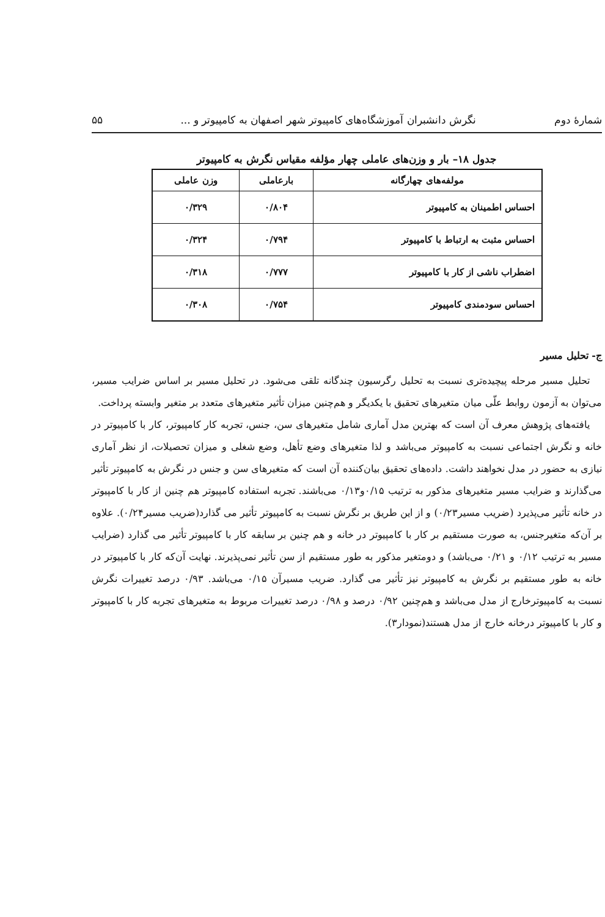شمارهٔ دوم نگرش دانشبران آموزشگاه‌های کامپیوتر شهر اصفهان به کامپیوتر و ... ۵۵
جدول ۱۸– بار و وزن‌های عاملی چهار مؤلفه مقیاس نگرش به کامپیوتر
| مولفه‌های چهارگانه | بارعاملی | وزن عاملی |
| --- | --- | --- |
| احساس اطمینان به کامپیوتر | ۰/۸۰۴ | ۰/۳۲۹ |
| احساس مثبت به ارتباط با کامپیوتر | ۰/۷۹۴ | ۰/۳۲۴ |
| اضطراب ناشی از کار با کامپیوتر | ۰/۷۷۷ | ۰/۳۱۸ |
| احساس سودمندی کامپیوتر | ۰/۷۵۴ | ۰/۳۰۸ |
ج- تحلیل مسیر
تحلیل مسیر مرحله پیچیده‌تری نسبت به تحلیل رگرسیون چندگانه تلقی می‌شود. در تحلیل مسیر بر اساس ضرایب مسیر، می‌توان به آزمون روابط علّی میان متغیرهای تحقیق با یکدیگر و هم‌چنین میزان تأثیر متغیرهای متعدد بر متغیر وابسته پرداخت.
یافته‌های پژوهش معرف آن است که بهترین مدل آماری شامل متغیرهای سن، جنس، تجربه کار کامپیوتر، کار با کامپیوتر در خانه و نگرش اجتماعی نسبت به کامپیوتر می‌باشد و لذا متغیرهای وضع تأهل، وضع شغلی و میزان تحصیلات، از نظر آماری نیازی به حضور در مدل نخواهند داشت. داده‌های تحقیق بیان‌کننده آن است که متغیرهای سن و جنس در نگرش به کامپیوتر تأثیر می‌گذارند و ضرایب مسیر متغیرهای مذکور به ترتیب ۰/۱۵و۰/۱۳ می‌باشند. تجربه استفاده کامپیوتر هم چنین از کار با کامپیوتر در خانه تأثیر می‌پذیرد (ضریب مسیر۰/۲۳) و از این طریق بر نگرش نسبت به کامپیوتر تأثیر می گذارد(ضریب مسیر۰/۲۴). علاوه بر آن‌که متغیرجنس، به صورت مستقیم بر کار با کامپیوتر در خانه و هم چنین بر سابقه کار با کامپیوتر تأثیر می گذارد (ضرایب مسیر به ترتیب ۰/۱۲ و ۰/۲۱ می‌باشد) و دومتغیر مذکور به طور مستقیم از سن تأثیر نمی‌پذیرند. نهایت آن‌که کار با کامپیوتر در خانه به طور مستقیم بر نگرش به کامپیوتر نیز تأثیر می گذارد. ضریب مسیرآن ۰/۱۵ می‌باشد. ۰/۹۳ درصد تغییرات نگرش نسبت به کامپیوترخارج از مدل می‌باشد و هم‌چنین ۰/۹۲ درصد و ۰/۹۸ درصد تغییرات مربوط به متغیرهای تجربه کار با کامپیوتر و کار با کامپیوتر درخانه خارج از مدل هستند(نمودار۳).